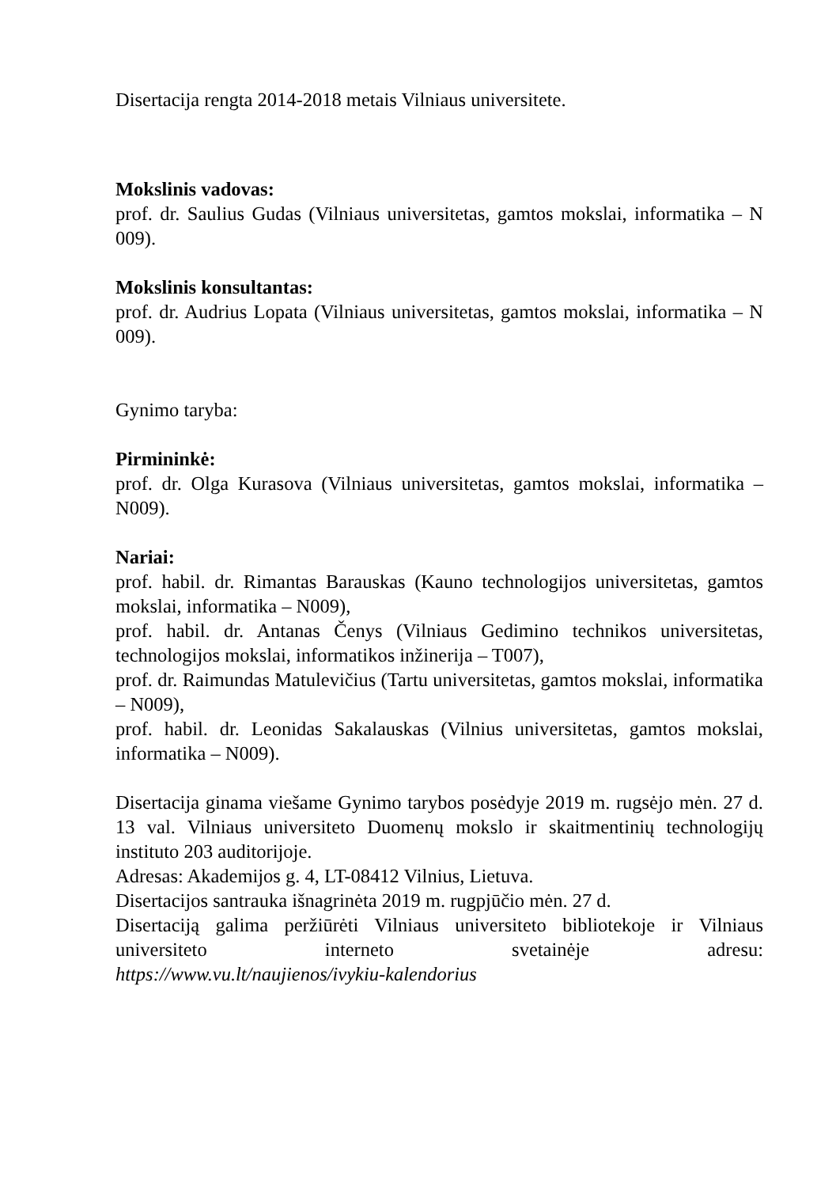Disertacija rengta 2014-2018 metais Vilniaus universitete.
Mokslinis vadovas:
prof. dr. Saulius Gudas (Vilniaus universitetas, gamtos mokslai, informatika – N 009).
Mokslinis konsultantas:
prof. dr. Audrius Lopata (Vilniaus universitetas, gamtos mokslai, informatika – N 009).
Gynimo taryba:
Pirmininkė:
prof. dr. Olga Kurasova (Vilniaus universitetas, gamtos mokslai, informatika – N009).
Nariai:
prof. habil. dr. Rimantas Barauskas (Kauno technologijos universitetas, gamtos mokslai, informatika – N009),
prof. habil. dr. Antanas Čenys (Vilniaus Gedimino technikos universitetas, technologijos mokslai, informatikos inžinerija – T007),
prof. dr. Raimundas Matulevičius (Tartu universitetas, gamtos mokslai, informatika – N009),
prof. habil. dr. Leonidas Sakalauskas (Vilnius universitetas, gamtos mokslai, informatika – N009).
Disertacija ginama viešame Gynimo tarybos posėdyje 2019 m. rugsėjo mėn. 27 d. 13 val. Vilniaus universiteto Duomenų mokslo ir skaitmentinių technologijų instituto 203 auditorijoje.
Adresas: Akademijos g. 4, LT-08412 Vilnius, Lietuva.
Disertacijos santrauka išnagrinėta 2019 m. rugpjūčio mėn. 27 d.
Disertaciją galima peržiūrėti Vilniaus universiteto bibliotekoje ir Vilniaus universiteto interneto svetainėje adresu:
https://www.vu.lt/naujienos/ivykiu-kalendorius